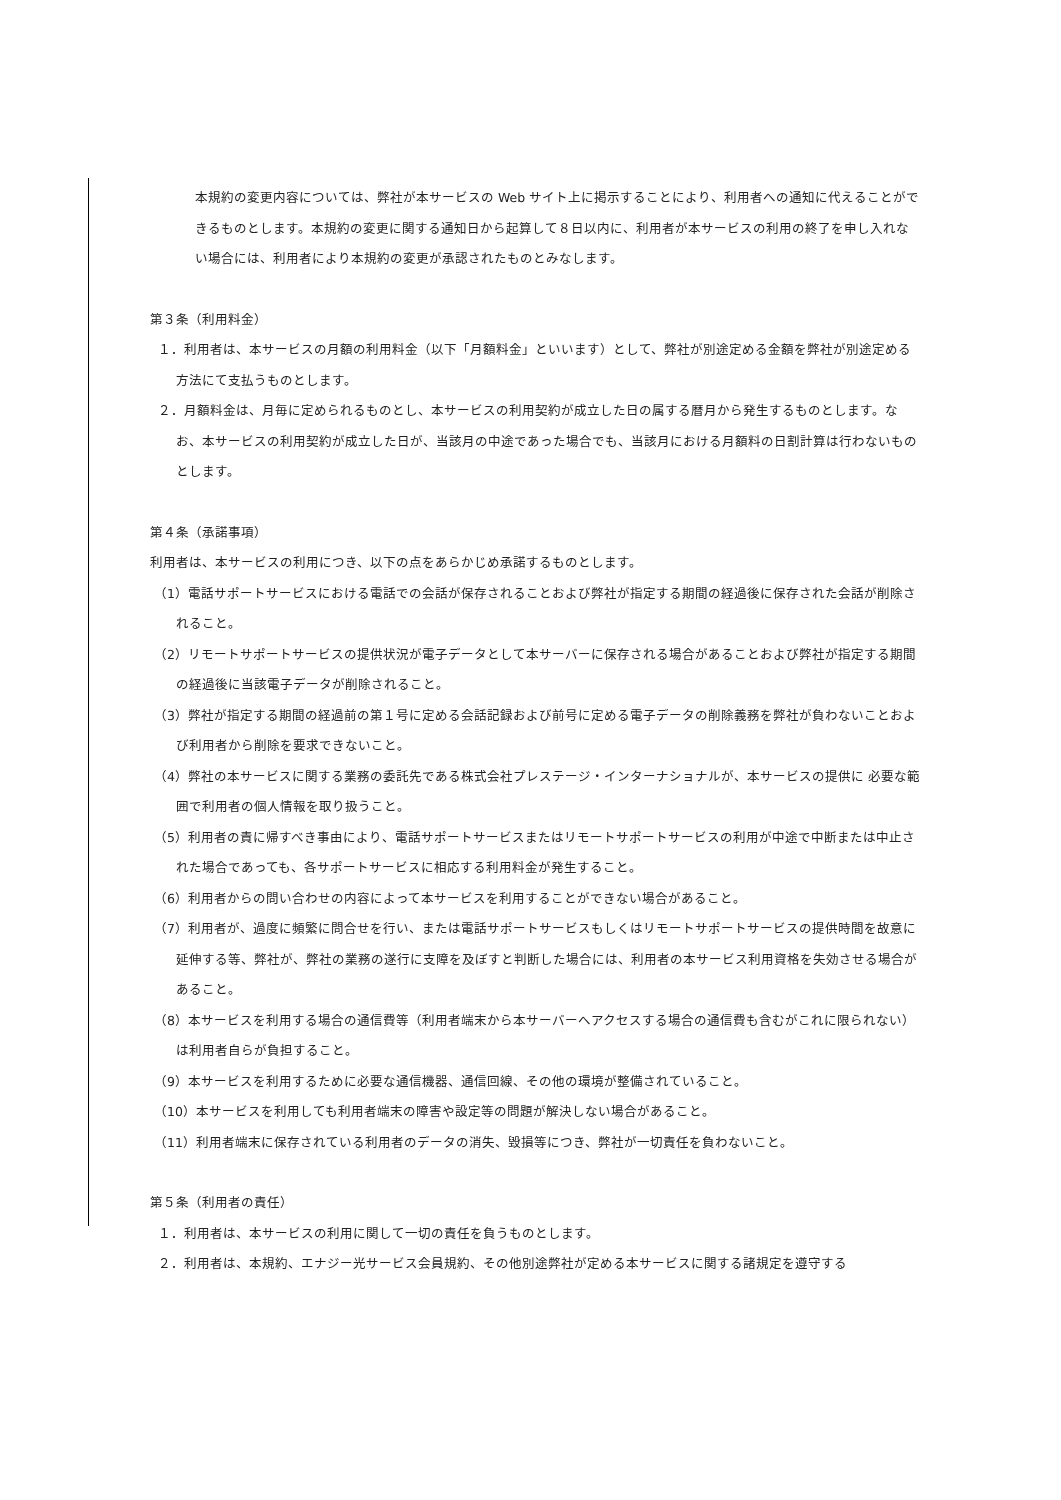本規約の変更内容については、弊社が本サービスの Web サイト上に掲示することにより、利用者への通知に代えることができるものとします。本規約の変更に関する通知日から起算して８日以内に、利用者が本サービスの利用の終了を申し入れない場合には、利用者により本規約の変更が承認されたものとみなします。
第３条（利用料金）
１．利用者は、本サービスの月額の利用料金（以下「月額料金」といいます）として、弊社が別途定める金額を弊社が別途定める方法にて支払うものとします。
２．月額料金は、月毎に定められるものとし、本サービスの利用契約が成立した日の属する暦月から発生するものとします。なお、本サービスの利用契約が成立した日が、当該月の中途であった場合でも、当該月における月額料の日割計算は行わないものとします。
第４条（承諾事項）
利用者は、本サービスの利用につき、以下の点をあらかじめ承諾するものとします。
（1）電話サポートサービスにおける電話での会話が保存されることおよび弊社が指定する期間の経過後に保存された会話が削除されること。
（2）リモートサポートサービスの提供状況が電子データとして本サーバーに保存される場合があることおよび弊社が指定する期間の経過後に当該電子データが削除されること。
（3）弊社が指定する期間の経過前の第１号に定める会話記録および前号に定める電子データの削除義務を弊社が負わないことおよび利用者から削除を要求できないこと。
（4）弊社の本サービスに関する業務の委託先である株式会社プレステージ・インターナショナルが、本サービスの提供に 必要な範囲で利用者の個人情報を取り扱うこと。
（5）利用者の責に帰すべき事由により、電話サポートサービスまたはリモートサポートサービスの利用が中途で中断または中止された場合であっても、各サポートサービスに相応する利用料金が発生すること。
（6）利用者からの問い合わせの内容によって本サービスを利用することができない場合があること。
（7）利用者が、過度に頻繁に問合せを行い、または電話サポートサービスもしくはリモートサポートサービスの提供時間を故意に延伸する等、弊社が、弊社の業務の遂行に支障を及ぼすと判断した場合には、利用者の本サービス利用資格を失効させる場合があること。
（8）本サービスを利用する場合の通信費等（利用者端末から本サーバーへアクセスする場合の通信費も含むがこれに限られない）は利用者自らが負担すること。
（9）本サービスを利用するために必要な通信機器、通信回線、その他の環境が整備されていること。
（10）本サービスを利用しても利用者端末の障害や設定等の問題が解決しない場合があること。
（11）利用者端末に保存されている利用者のデータの消失、毀損等につき、弊社が一切責任を負わないこと。
第５条（利用者の責任）
１．利用者は、本サービスの利用に関して一切の責任を負うものとします。
２．利用者は、本規約、エナジー光サービス会員規約、その他別途弊社が定める本サービスに関する諸規定を遵守する